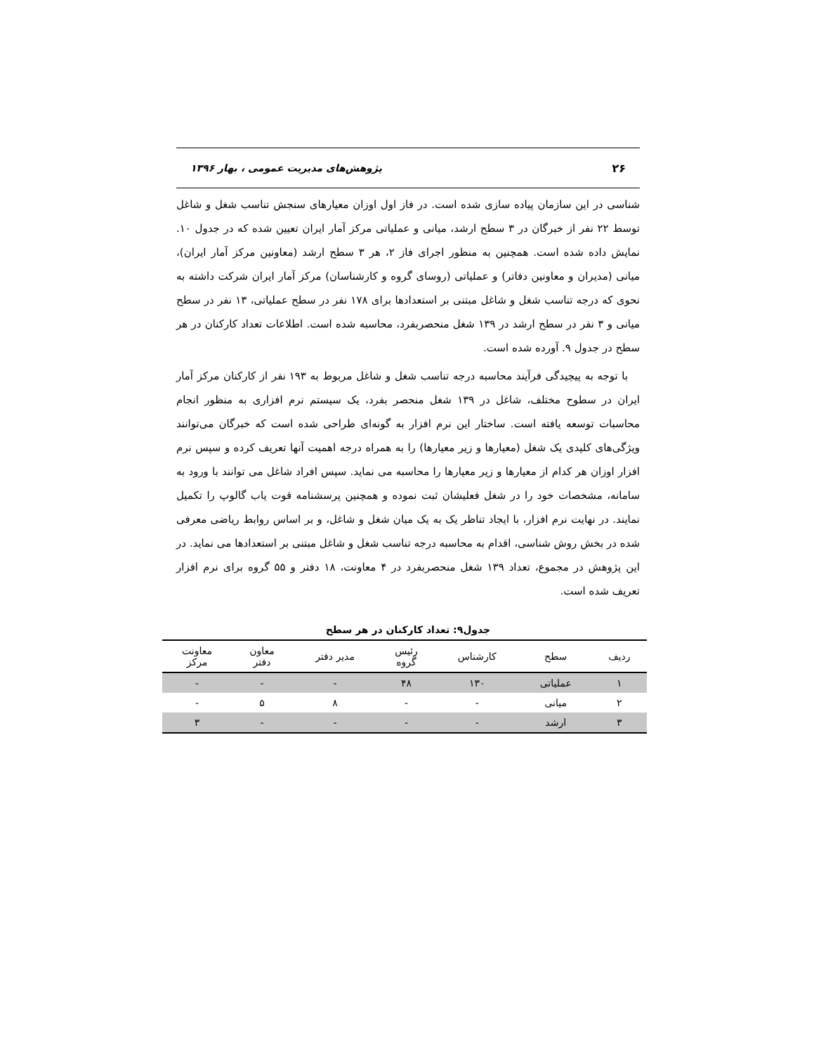۲۶ پژوهش‌های مدیریت عمومی ، بهار ۱۳۹۶
شناسی در این سازمان پیاده سازی شده است. در فاز اول اوزان معیارهای سنجش تناسب شغل و شاغل توسط ۲۲ نفر از خبرگان در ۳ سطح ارشد، میانی و عملیاتی مرکز آمار ایران تعیین شده که در جدول ۱۰. نمایش داده شده است. همچنین به منظور اجرای فاز ۲، هر ۳ سطح ارشد (معاونین مرکز آمار ایران)، میانی (مدیران و معاونین دفاتر) و عملیاتی (روسای گروه و کارشناسان) مرکز آمار ایران شرکت داشته به نحوی که درجه تناسب شغل و شاغل مبتنی بر استعدادها برای ۱۷۸ نفر در سطح عملیاتی، ۱۳ نفر در سطح میانی و ۳ نفر در سطح ارشد در ۱۳۹ شغل منحصربفرد، محاسبه شده است. اطلاعات تعداد کارکنان در هر سطح در جدول ۹. آورده شده است.
با توجه به پیچیدگی فرآیند محاسبه درجه تناسب شغل و شاغل مربوط به ۱۹۳ نفر از کارکنان مرکز آمار ایران در سطوح مختلف، شاغل در ۱۳۹ شغل منحصر بفرد، یک سیستم نرم افزاری به منظور انجام محاسبات توسعه یافته است. ساختار این نرم افزار به گونه‌ای طراحی شده است که خبرگان می‌توانند ویژگی‌های کلیدی یک شغل (معیارها و زیر معیارها) را به همراه درجه اهمیت آنها تعریف کرده و سپس نرم افزار اوزان هر کدام از معیارها و زیر معیارها را محاسبه می نماید. سپس افراد شاغل می توانند با ورود به سامانه، مشخصات خود را در شغل فعلیشان ثبت نموده و همچنین پرسشنامه قوت یاب گالوپ را تکمیل نمایند. در نهایت نرم افزار، با ایجاد تناظر یک به یک میان شغل و شاغل، و بر اساس روابط ریاضی معرفی شده در بخش روش شناسی، اقدام به محاسبه درجه تناسب شغل و شاغل مبتنی بر استعدادها می نماید. در این پژوهش در مجموع، تعداد ۱۳۹ شغل منحصربفرد در ۴ معاونت، ۱۸ دفتر و ۵۵ گروه برای نرم افزار تعریف شده است.
جدول۹: تعداد کارکنان در هر سطح
| ردیف | سطح | کارشناس | رئیس گروه | مدیر دفتر | معاون دفتر | معاونت مرکز |
| --- | --- | --- | --- | --- | --- | --- |
| ۱ | عملیاتی | ۱۳۰ | ۴۸ | - | - | - |
| ۲ | میانی | - | - | ۸ | ۵ | - |
| ۳ | ارشد | - | - | - | - | ۳ |